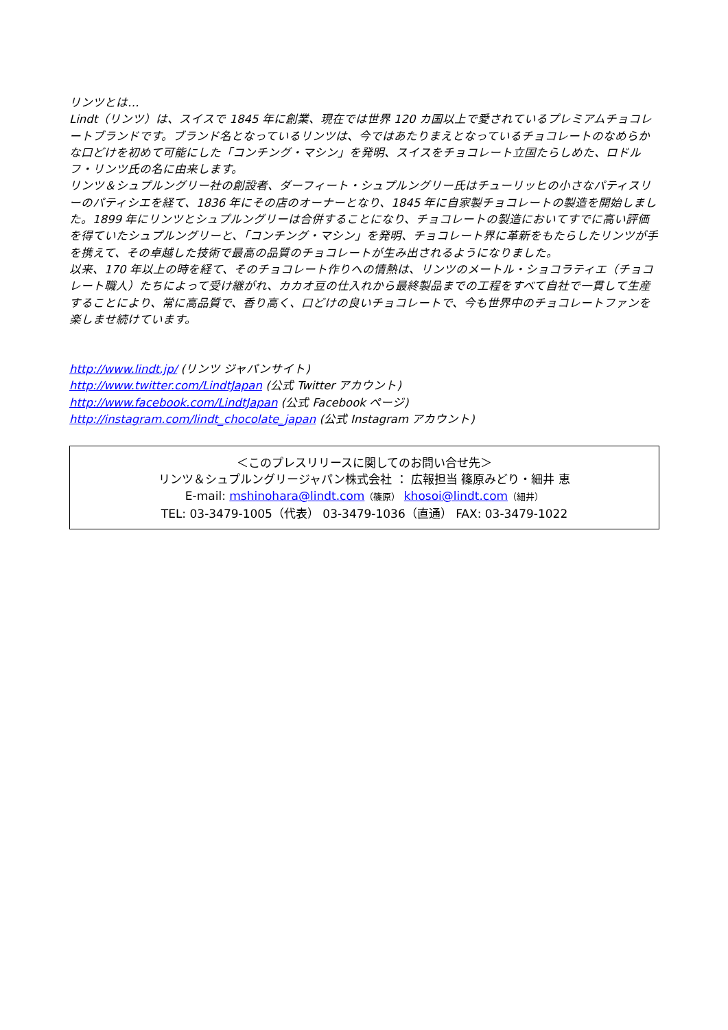リンツとは…
Lindt（リンツ）は、スイスで 1845 年に創業、現在では世界 120 カ国以上で愛されているプレミアムチョコレートブランドです。ブランド名となっているリンツは、今ではあたりまえとなっているチョコレートのなめらかな口どけを初めて可能にした「コンチング・マシン」を発明、スイスをチョコレート立国たらしめた、ロドルフ・リンツ氏の名に由来します。
リンツ＆シュプルングリー社の創設者、ダーフィート・シュプルングリー氏はチューリッヒの小さなパティスリーのパティシエを経て、1836 年にその店のオーナーとなり、1845 年に自家製チョコレートの製造を開始しました。1899 年にリンツとシュプルングリーは合併することになり、チョコレートの製造においてすでに高い評価を得ていたシュプルングリーと、「コンチング・マシン」を発明、チョコレート界に革新をもたらしたリンツが手を携えて、その卓越した技術で最高の品質のチョコレートが生み出されるようになりました。
以来、170 年以上の時を経て、そのチョコレート作りへの情熱は、リンツのメートル・ショコラティエ（チョコレート職人）たちによって受け継がれ、カカオ豆の仕入れから最終製品までの工程をすべて自社で一貫して生産することにより、常に高品質で、香り高く、口どけの良いチョコレートで、今も世界中のチョコレートファンを楽しませ続けています。
http://www.lindt.jp/ (リンツ ジャパンサイト)
http://www.twitter.com/LindtJapan (公式 Twitter アカウント)
http://www.facebook.com/LindtJapan (公式 Facebook ページ)
http://instagram.com/lindt_chocolate_japan (公式 Instagram アカウント)
＜このプレスリリースに関してのお問い合せ先＞
リンツ＆シュプルングリージャパン株式会社 ： 広報担当 篠原みどり・細井 恵
E-mail: mshinohara@lindt.com（篠原） khosoi@lindt.com（細井）
TEL: 03-3479-1005（代表） 03-3479-1036（直通） FAX: 03-3479-1022